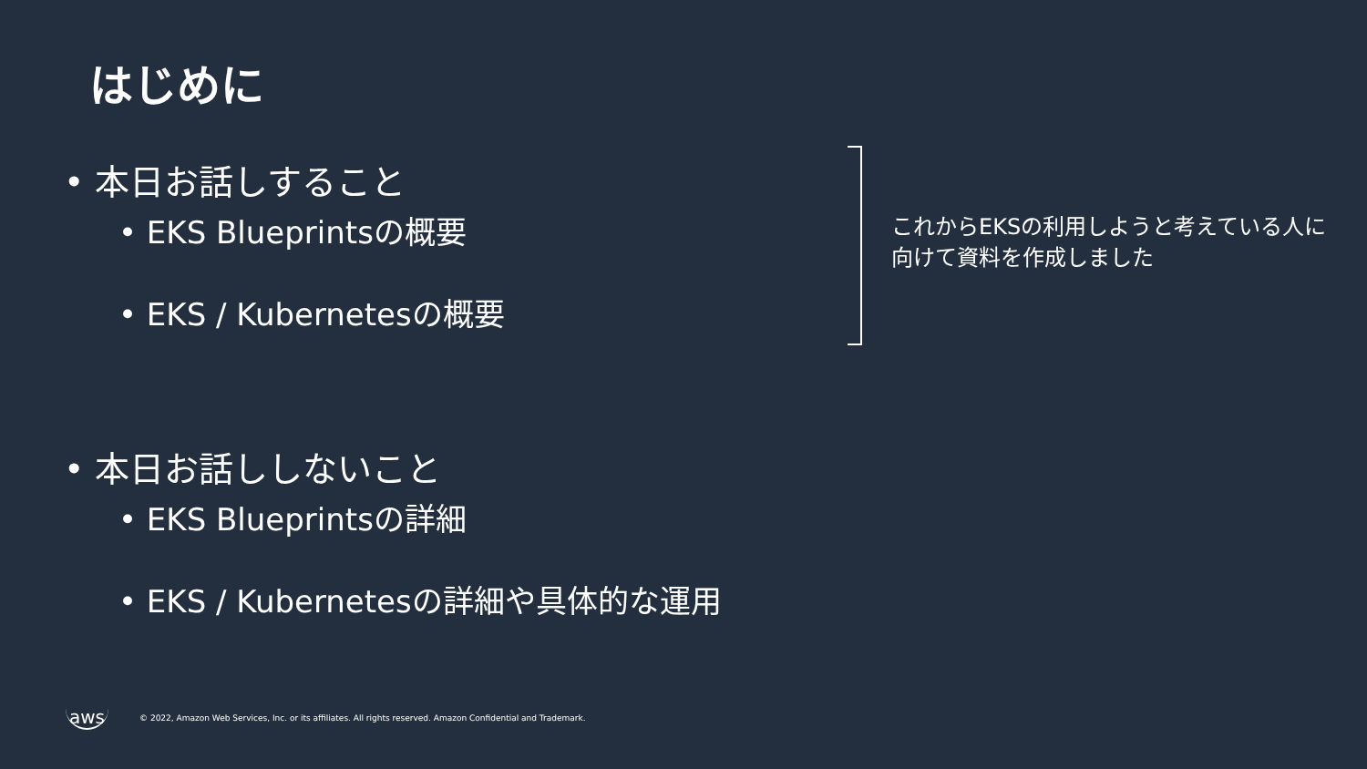はじめに
• 本日お話しすること
• EKS Blueprintsの概要
• EKS / Kubernetesの概要
• 本日お話ししないこと
• EKS Blueprintsの詳細
• EKS / Kubernetesの詳細や具体的な運用
これからEKSの利用しようと考えている人に向けて資料を作成しました
aws © 2022, Amazon Web Services, Inc. or its affiliates. All rights reserved. Amazon Confidential and Trademark.